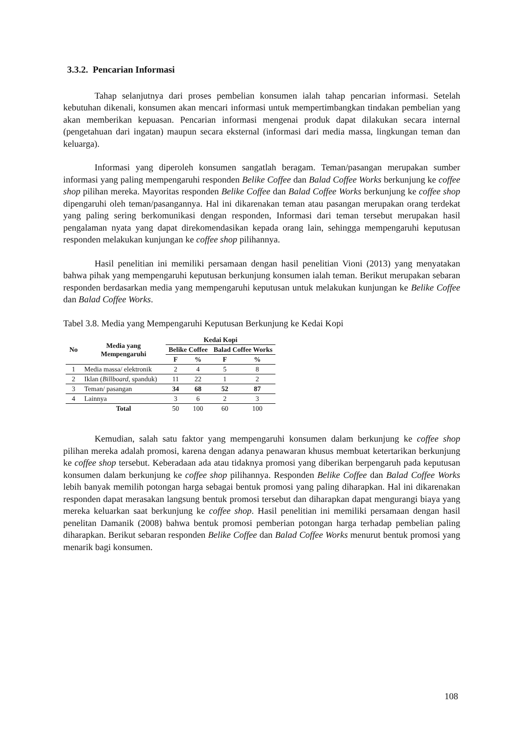3.3.2. Pencarian Informasi
Tahap selanjutnya dari proses pembelian konsumen ialah tahap pencarian informasi. Setelah kebutuhan dikenali, konsumen akan mencari informasi untuk mempertimbangkan tindakan pembelian yang akan memberikan kepuasan. Pencarian informasi mengenai produk dapat dilakukan secara internal (pengetahuan dari ingatan) maupun secara eksternal (informasi dari media massa, lingkungan teman dan keluarga).
Informasi yang diperoleh konsumen sangatlah beragam. Teman/pasangan merupakan sumber informasi yang paling mempengaruhi responden Belike Coffee dan Balad Coffee Works berkunjung ke coffee shop pilihan mereka. Mayoritas responden Belike Coffee dan Balad Coffee Works berkunjung ke coffee shop dipengaruhi oleh teman/pasangannya. Hal ini dikarenakan teman atau pasangan merupakan orang terdekat yang paling sering berkomunikasi dengan responden, Informasi dari teman tersebut merupakan hasil pengalaman nyata yang dapat direkomendasikan kepada orang lain, sehingga mempengaruhi keputusan responden melakukan kunjungan ke coffee shop pilihannya.
Hasil penelitian ini memiliki persamaan dengan hasil penelitian Vioni (2013) yang menyatakan bahwa pihak yang mempengaruhi keputusan berkunjung konsumen ialah teman. Berikut merupakan sebaran responden berdasarkan media yang mempengaruhi keputusan untuk melakukan kunjungan ke Belike Coffee dan Balad Coffee Works.
Tabel 3.8. Media yang Mempengaruhi Keputusan Berkunjung ke Kedai Kopi
| No | Media yang Mempengaruhi | Kedai Kopi | | | |
| --- | --- | --- | --- | --- | --- |
| | | Belike Coffee | | Balad Coffee Works | |
| | | F | % | F | % |
| 1 | Media massa/ elektronik | 2 | 4 | 5 | 8 |
| 2 | Iklan ( Billboard , spanduk) | 11 | 22 | 1 | 2 |
| 3 | Teman/ pasangan | 34 | 68 | 52 | 87 |
| 4 | Lainnya | 3 | 6 | 2 | 3 |
| | Total | 50 | 100 | 60 | 100 |
Kemudian, salah satu faktor yang mempengaruhi konsumen dalam berkunjung ke coffee shop pilihan mereka adalah promosi, karena dengan adanya penawaran khusus membuat ketertarikan berkunjung ke coffee shop tersebut. Keberadaan ada atau tidaknya promosi yang diberikan berpengaruh pada keputusan konsumen dalam berkunjung ke coffee shop pilihannya. Responden Belike Coffee dan Balad Coffee Works lebih banyak memilih potongan harga sebagai bentuk promosi yang paling diharapkan. Hal ini dikarenakan responden dapat merasakan langsung bentuk promosi tersebut dan diharapkan dapat mengurangi biaya yang mereka keluarkan saat berkunjung ke coffee shop. Hasil penelitian ini memiliki persamaan dengan hasil penelitan Damanik (2008) bahwa bentuk promosi pemberian potongan harga terhadap pembelian paling diharapkan. Berikut sebaran responden Belike Coffee dan Balad Coffee Works menurut bentuk promosi yang menarik bagi konsumen.
108